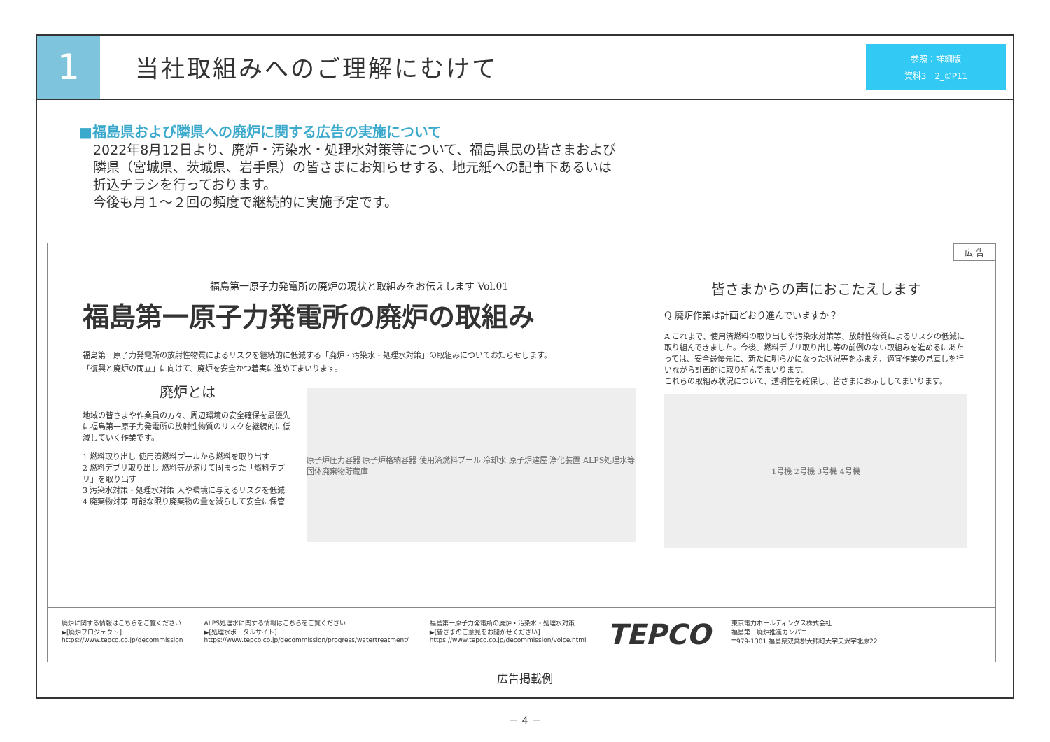1
当社取組みへのご理解にむけて
参照：詳細版
資料3－2_①P11
■福島県および隣県への廃炉に関する広告の実施について
2022年8月12日より、廃炉・汚染水・処理水対策等について、福島県民の皆さまおよび
隣県（宮城県、茨城県、岩手県）の皆さまにお知らせする、地元紙への記事下あるいは
折込チラシを行っております。
今後も月１～２回の頻度で継続的に実施予定です。
広 告
福島第一原子力発電所の廃炉の現状と取組みをお伝えします Vol.01
福島第一原子力発電所の廃炉の取組み
福島第一原子力発電所の放射性物質によるリスクを継続的に低減する「廃炉・汚染水・処理水対策」の取組みについてお知らせします。
「復興と廃炉の両立」に向けて、廃炉を安全かつ着実に進めてまいります。
廃炉とは
地域の皆さまや作業員の方々、周辺環境の安全確保を最優先に福島第一原子力発電所の放射性物質のリスクを継続的に低減していく作業です。
1 燃料取り出し 使用済燃料プールから燃料を取り出す
2 燃料デブリ取り出し 燃料等が溶けて固まった「燃料デブリ」を取り出す
3 汚染水対策・処理水対策 人や環境に与えるリスクを低減
4 廃棄物対策 可能な限り廃棄物の量を減らして安全に保管
原子炉圧力容器 原子炉格納容器 使用済燃料プール 冷却水 原子炉建屋 浄化装置 ALPS処理水等 固体廃棄物貯蔵庫
皆さまからの声におこたえします
Q 廃炉作業は計画どおり進んでいますか？
A これまで、使用済燃料の取り出しや汚染水対策等、放射性物質によるリスクの低減に取り組んできました。今後、燃料デブリ取り出し等の前例のない取組みを進めるにあたっては、安全最優先に、新たに明らかになった状況等をふまえ、適宜作業の見直しを行いながら計画的に取り組んでまいります。
これらの取組み状況について、透明性を確保し、皆さまにお示ししてまいります。
1号機 2号機 3号機 4号機
廃炉に関する情報はこちらをご覧ください
▶[廃炉プロジェクト]
https://www.tepco.co.jp/decommission
ALPS処理水に関する情報はこちらをご覧ください
▶[処理水ポータルサイト]
https://www.tepco.co.jp/decommission/progress/watertreatment/
福島第一原子力発電所の廃炉・汚染水・処理水対策
▶[皆さまのご意見をお聞かせください]
https://www.tepco.co.jp/decommission/voice.html
TEPCO
東京電力ホールディングス株式会社
福島第一廃炉推進カンパニー
〒979-1301 福島県双葉郡大熊町大字夫沢字北原22
広告掲載例
－ 4 －